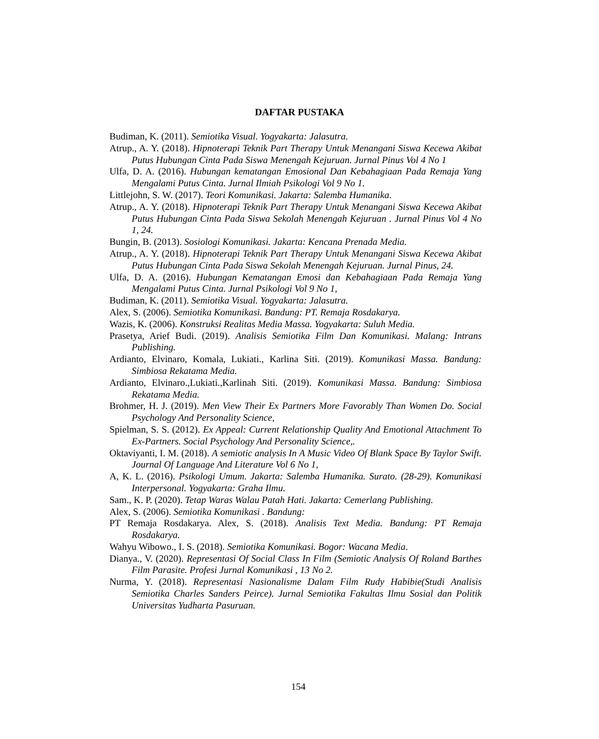DAFTAR PUSTAKA
Budiman, K. (2011). Semiotika Visual. Yogyakarta: Jalasutra.
Atrup., A. Y. (2018). Hipnoterapi Teknik Part Therapy Untuk Menangani Siswa Kecewa Akibat Putus Hubungan Cinta Pada Siswa Menengah Kejuruan. Jurnal Pinus Vol 4 No 1
Ulfa, D. A. (2016). Hubungan kematangan Emosional Dan Kebahagiaan Pada Remaja Yang Mengalami Putus Cinta. Jurnal Ilmiah Psikologi Vol 9 No 1.
Littlejohn, S. W. (2017). Teori Komunikasi. Jakarta: Salemba Humanika.
Atrup., A. Y. (2018). Hipnoterapi Teknik Part Therapy Untuk Menangani Siswa Kecewa Akibat Putus Hubungan Cinta Pada Siswa Sekolah Menengah Kejuruan . Jurnal Pinus Vol 4 No 1, 24.
Bungin, B. (2013). Sosiologi Komunikasi. Jakarta: Kencana Prenada Media.
Atrup., A. Y. (2018). Hipnoterapi Teknik Part Therapy Untuk Menangani Siswa Kecewa Akibat Putus Hubungan Cinta Pada Siswa Sekolah Menengah Kejuruan. Jurnal Pinus, 24.
Ulfa, D. A. (2016). Hubungan Kematangan Emosi dan Kebahagiaan Pada Remaja Yang Mengalami Putus Cinta. Jurnal Psikologi Vol 9 No 1,
Budiman, K. (2011). Semiotika Visual. Yogyakarta: Jalasutra.
Alex, S. (2006). Semiotika Komunikasi. Bandung: PT. Remaja Rosdakarya.
Wazis, K. (2006). Konstruksi Realitas Media Massa. Yogyakarta: Suluh Media.
Prasetya, Arief Budi. (2019). Analisis Semiotika Film Dan Komunikasi. Malang: Intrans Publishing.
Ardianto, Elvinaro, Komala, Lukiati., Karlina Siti. (2019). Komunikasi Massa. Bandung: Simbiosa Rekatama Media.
Ardianto, Elvinaro.,Lukiati.,Karlinah Siti. (2019). Komunikasi Massa. Bandung: Simbiosa Rekatama Media.
Brohmer, H. J. (2019). Men View Their Ex Partners More Favorably Than Women Do. Social Psychology And Personality Science,
Spielman, S. S. (2012). Ex Appeal: Current Relationship Quality And Emotional Attachment To Ex-Partners. Social Psychology And Personality Science,.
Oktaviyanti, I. M. (2018). A semiotic analysis In A Music Video Of Blank Space By Taylor Swift. Journal Of Language And Literature Vol 6 No 1,
A, K. L. (2016). Psikologi Umum. Jakarta: Salemba Humanika. Surato. (28-29). Komunikasi Interpersonal. Yogyakarta: Graha Ilmu.
Sam., K. P. (2020). Tetap Waras Walau Patah Hati. Jakarta: Cemerlang Publishing.
Alex, S. (2006). Semiotika Komunikasi . Bandung:
PT Remaja Rosdakarya. Alex, S. (2018). Analisis Text Media. Bandung: PT Remaja Rosdakarya.
Wahyu Wibowo., I. S. (2018). Semiotika Komunikasi. Bogor: Wacana Media.
Dianya., V. (2020). Representasi Of Social Class In Film (Semiotic Analysis Of Roland Barthes Film Parasite. Profesi Jurnal Komunikasi , 13 No 2.
Nurma, Y. (2018). Representasi Nasionalisme Dalam Film Rudy Habibie(Studi Analisis Semiotika Charles Sanders Peirce). Jurnal Semiotika Fakultas Ilmu Sosial dan Politik Universitas Yudharta Pasuruan.
154